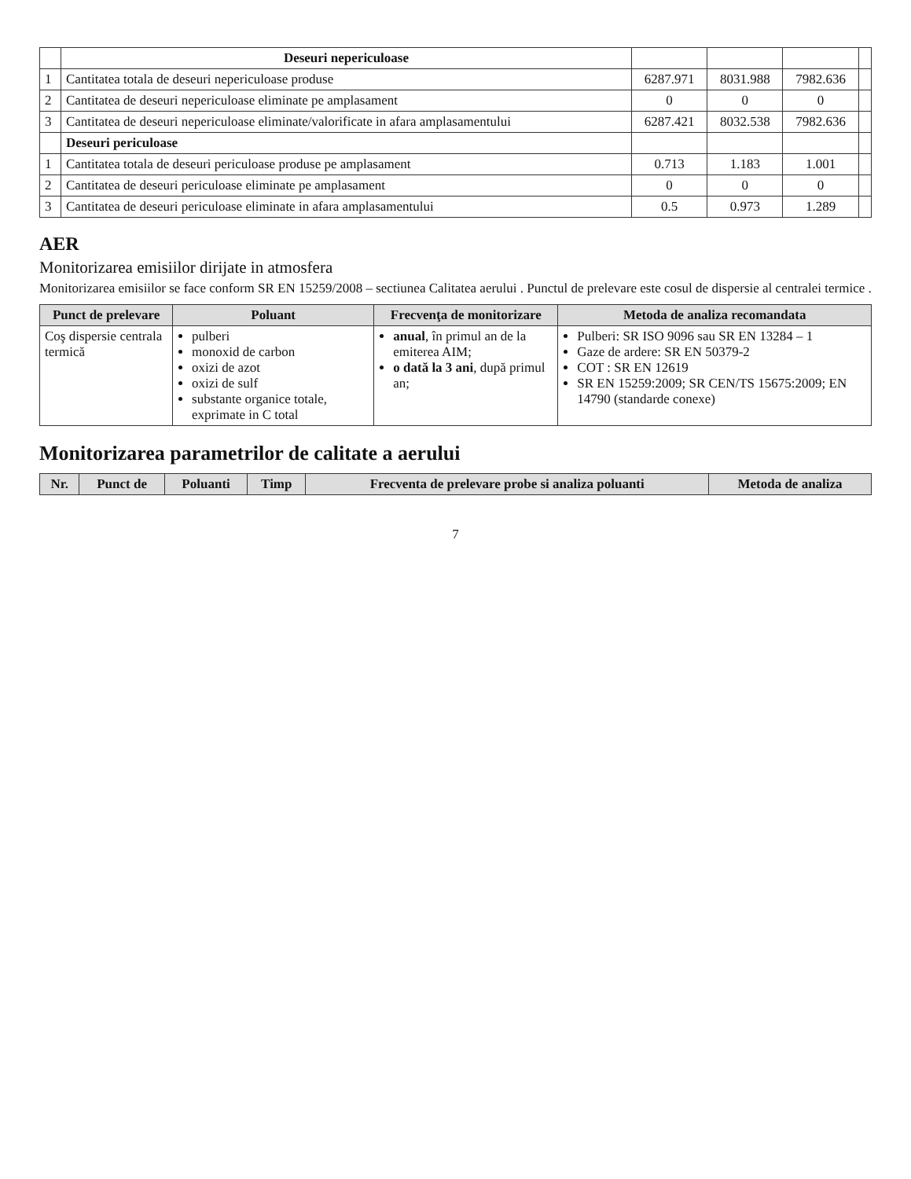| | Deseuri nepericuloase | | | | |
| 1 | Cantitatea totala de deseuri nepericuloase produse | 6287.971 | 8031.988 | 7982.636 | |
| 2 | Cantitatea de deseuri nepericuloase eliminate pe amplasament | 0 | 0 | 0 | |
| 3 | Cantitatea de deseuri nepericuloase eliminate/valorificate in afara amplasamentului | 6287.421 | 8032.538 | 7982.636 | |
| | Deseuri periculoase | | | | |
| 1 | Cantitatea totala de deseuri periculoase produse pe amplasament | 0.713 | 1.183 | 1.001 | |
| 2 | Cantitatea de deseuri periculoase eliminate pe amplasament | 0 | 0 | 0 | |
| 3 | Cantitatea de deseuri periculoase eliminate in afara amplasamentului | 0.5 | 0.973 | 1.289 | |
AER
Monitorizarea emisiilor dirijate in atmosfera
Monitorizarea emisiilor se face conform SR EN 15259/2008 – sectiunea Calitatea aerului . Punctul de prelevare este cosul de dispersie al centralei termice .
| Punct de prelevare | Poluant | Frecvenţa de monitorizare | Metoda de analiza recomandata |
| --- | --- | --- | --- |
| Coş dispersie centrala termică | pulberi monoxid de carbon oxizi de azot oxizi de sulf substante organice totale, exprimate in C total | anual , în primul an de la emiterea AIM; o dată la 3 ani , după primul an; | Pulberi: SR ISO 9096 sau SR EN 13284 – 1 Gaze de ardere: SR EN 50379-2 COT : SR EN 12619 SR EN 15259:2009; SR CEN/TS 15675:2009; EN 14790 (standarde conexe) |
Monitorizarea parametrilor de calitate a aerului
| Nr. | Punct de | Poluanti | Timp | Frecventa de prelevare probe si analiza poluanti | Metoda de analiza |
| --- | --- | --- | --- | --- | --- |
7